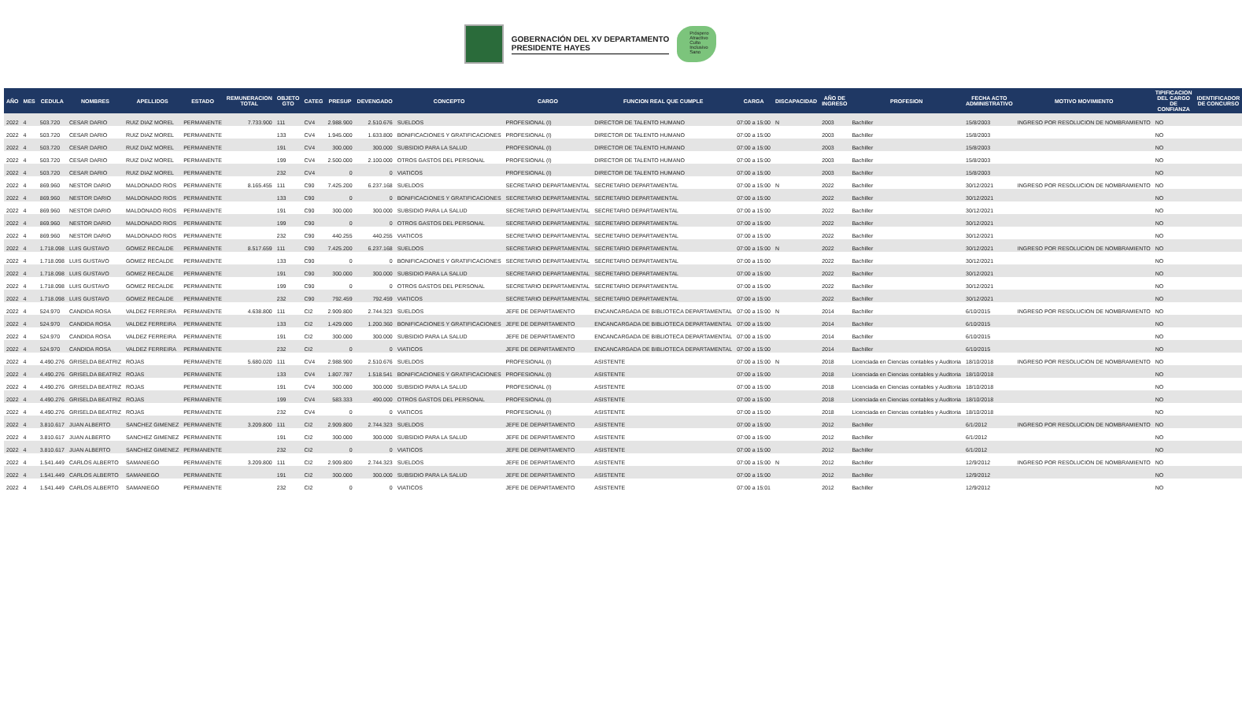GOBERNACIÓN DEL XV DEPARTAMENTO
PRESIDENTE HAYES
Próspero Atractivo Culto Inclusivo Sano
| AÑO | MES | CEDULA | NOMBRES | APELLIDOS | ESTADO | REMUNERACION TOTAL | OBJETO GTO | CATEG | PRESUP | DEVENGADO | CONCEPTO | CARGO | FUNCION REAL QUE CUMPLE | CARGA | DISCAPACIDAD | AÑO DE INGRESO | PROFESION | FECHA ACTO ADMINISTRATIVO | MOTIVO MOVIMIENTO | TIPIFICACION DEL CARGO DE CONFIANZA | IDENTIFICADOR DE CONCURSO |
| --- | --- | --- | --- | --- | --- | --- | --- | --- | --- | --- | --- | --- | --- | --- | --- | --- | --- | --- | --- | --- | --- |
| 2022 | 4 | 503.720 | CESAR DARIO | RUIZ DIAZ MOREL | PERMANENTE | 7.733.900 | 111 | CV4 | 2.988.900 | 2.510.676 | SUELDOS | PROFESIONAL (I) | DIRECTOR DE TALENTO HUMANO | 07:00 a 15:00 | N | 2003 | Bachiller | 15/8/2003 | INGRESO POR RESOLUCION DE NOMBRAMIENTO | NO | |
| 2022 | 4 | 503.720 | CESAR DARIO | RUIZ DIAZ MOREL | PERMANENTE | | 133 | CV4 | 1.945.000 | 1.633.800 | BONIFICACIONES Y GRATIFICACIONES | PROFESIONAL (I) | DIRECTOR DE TALENTO HUMANO | 07:00 a 15:00 | | 2003 | Bachiller | 15/8/2003 | | NO | |
| 2022 | 4 | 503.720 | CESAR DARIO | RUIZ DIAZ MOREL | PERMANENTE | | 191 | CV4 | 300.000 | 300.000 | SUBSIDIO PARA LA SALUD | PROFESIONAL (I) | DIRECTOR DE TALENTO HUMANO | 07:00 a 15:00 | | 2003 | Bachiller | 15/8/2003 | | NO | |
| 2022 | 4 | 503.720 | CESAR DARIO | RUIZ DIAZ MOREL | PERMANENTE | | 199 | CV4 | 2.500.000 | 2.100.000 | OTROS GASTOS DEL PERSONAL | PROFESIONAL (I) | DIRECTOR DE TALENTO HUMANO | 07:00 a 15:00 | | 2003 | Bachiller | 15/8/2003 | | NO | |
| 2022 | 4 | 503.720 | CESAR DARIO | RUIZ DIAZ MOREL | PERMANENTE | | 232 | CV4 | 0 | 0 | VIATICOS | PROFESIONAL (I) | DIRECTOR DE TALENTO HUMANO | 07:00 a 15:00 | | 2003 | Bachiller | 15/8/2003 | | NO | |
| 2022 | 4 | 869.960 | NESTOR DARIO | MALDONADO RIOS | PERMANENTE | 8.165.455 | 111 | C90 | 7.425.200 | 6.237.168 | SUELDOS | SECRETARIO DEPARTAMENTAL | SECRETARIO DEPARTAMENTAL | 07:00 a 15:00 | N | 2022 | Bachiller | 30/12/2021 | INGRESO POR RESOLUCION DE NOMBRAMIENTO | NO | |
| 2022 | 4 | 869.960 | NESTOR DARIO | MALDONADO RIOS | PERMANENTE | | 133 | C90 | 0 | 0 | BONIFICACIONES Y GRATIFICACIONES | SECRETARIO DEPARTAMENTAL | SECRETARIO DEPARTAMENTAL | 07:00 a 15:00 | | 2022 | Bachiller | 30/12/2021 | | NO | |
| 2022 | 4 | 869.960 | NESTOR DARIO | MALDONADO RIOS | PERMANENTE | | 191 | C90 | 300.000 | 300.000 | SUBSIDIO PARA LA SALUD | SECRETARIO DEPARTAMENTAL | SECRETARIO DEPARTAMENTAL | 07:00 a 15:00 | | 2022 | Bachiller | 30/12/2021 | | NO | |
| 2022 | 4 | 869.960 | NESTOR DARIO | MALDONADO RIOS | PERMANENTE | | 199 | C90 | 0 | 0 | OTROS GASTOS DEL PERSONAL | SECRETARIO DEPARTAMENTAL | SECRETARIO DEPARTAMENTAL | 07:00 a 15:00 | | 2022 | Bachiller | 30/12/2021 | | NO | |
| 2022 | 4 | 869.960 | NESTOR DARIO | MALDONADO RIOS | PERMANENTE | | 232 | C90 | 440.255 | 440.255 | VIATICOS | SECRETARIO DEPARTAMENTAL | SECRETARIO DEPARTAMENTAL | 07:00 a 15:00 | | 2022 | Bachiller | 30/12/2021 | | NO | |
| 2022 | 4 | 1.718.098 | LUIS GUSTAVO | GOMEZ RECALDE | PERMANENTE | 8.517.659 | 111 | C90 | 7.425.200 | 6.237.168 | SUELDOS | SECRETARIO DEPARTAMENTAL | SECRETARIO DEPARTAMENTAL | 07:00 a 15:00 | N | 2022 | Bachiller | 30/12/2021 | INGRESO POR RESOLUCION DE NOMBRAMIENTO | NO | |
| 2022 | 4 | 1.718.098 | LUIS GUSTAVO | GOMEZ RECALDE | PERMANENTE | | 133 | C90 | 0 | 0 | BONIFICACIONES Y GRATIFICACIONES | SECRETARIO DEPARTAMENTAL | SECRETARIO DEPARTAMENTAL | 07:00 a 15:00 | | 2022 | Bachiller | 30/12/2021 | | NO | |
| 2022 | 4 | 1.718.098 | LUIS GUSTAVO | GOMEZ RECALDE | PERMANENTE | | 191 | C90 | 300.000 | 300.000 | SUBSIDIO PARA LA SALUD | SECRETARIO DEPARTAMENTAL | SECRETARIO DEPARTAMENTAL | 07:00 a 15:00 | | 2022 | Bachiller | 30/12/2021 | | NO | |
| 2022 | 4 | 1.718.098 | LUIS GUSTAVO | GOMEZ RECALDE | PERMANENTE | | 199 | C90 | 0 | 0 | OTROS GASTOS DEL PERSONAL | SECRETARIO DEPARTAMENTAL | SECRETARIO DEPARTAMENTAL | 07:00 a 15:00 | | 2022 | Bachiller | 30/12/2021 | | NO | |
| 2022 | 4 | 1.718.098 | LUIS GUSTAVO | GOMEZ RECALDE | PERMANENTE | | 232 | C90 | 792.459 | 792.459 | VIATICOS | SECRETARIO DEPARTAMENTAL | SECRETARIO DEPARTAMENTAL | 07:00 a 15:00 | | 2022 | Bachiller | 30/12/2021 | | NO | |
| 2022 | 4 | 524.970 | CANDIDA ROSA | VALDEZ FERREIRA | PERMANENTE | 4.638.800 | 111 | CI2 | 2.909.800 | 2.744.323 | SUELDOS | JEFE DE DEPARTAMENTO | ENCANCARGADA DE BIBLIOTECA DEPARTAMENTAL | 07:00 a 15:00 | N | 2014 | Bachiller | 6/10/2015 | INGRESO POR RESOLUCION DE NOMBRAMIENTO | NO | |
| 2022 | 4 | 524.970 | CANDIDA ROSA | VALDEZ FERREIRA | PERMANENTE | | 133 | CI2 | 1.429.000 | 1.200.360 | BONIFICACIONES Y GRATIFICACIONES | JEFE DE DEPARTAMENTO | ENCANCARGADA DE BIBLIOTECA DEPARTAMENTAL | 07:00 a 15:00 | | 2014 | Bachiller | 6/10/2015 | | NO | |
| 2022 | 4 | 524.970 | CANDIDA ROSA | VALDEZ FERREIRA | PERMANENTE | | 191 | CI2 | 300.000 | 300.000 | SUBSIDIO PARA LA SALUD | JEFE DE DEPARTAMENTO | ENCANCARGADA DE BIBLIOTECA DEPARTAMENTAL | 07:00 a 15:00 | | 2014 | Bachiller | 6/10/2015 | | NO | |
| 2022 | 4 | 524.970 | CANDIDA ROSA | VALDEZ FERREIRA | PERMANENTE | | 232 | CI2 | 0 | 0 | VIATICOS | JEFE DE DEPARTAMENTO | ENCANCARGADA DE BIBLIOTECA DEPARTAMENTAL | 07:00 a 15:00 | | 2014 | Bachiller | 6/10/2015 | | NO | |
| 2022 | 4 | 4.490.276 | GRISELDA BEATRIZ | ROJAS | PERMANENTE | 5.680.020 | 111 | CV4 | 2.988.900 | 2.510.676 | SUELDOS | PROFESIONAL (I) | ASISTENTE | 07:00 a 15:00 | N | 2018 | Licenciada en Ciencias contables y Auditoria | 18/10/2018 | INGRESO POR RESOLUCION DE NOMBRAMIENTO | NO | |
| 2022 | 4 | 4.490.276 | GRISELDA BEATRIZ | ROJAS | PERMANENTE | | 133 | CV4 | 1.807.787 | 1.518.541 | BONIFICACIONES Y GRATIFICACIONES | PROFESIONAL (I) | ASISTENTE | 07:00 a 15:00 | | 2018 | Licenciada en Ciencias contables y Auditoria | 18/10/2018 | | NO | |
| 2022 | 4 | 4.490.276 | GRISELDA BEATRIZ | ROJAS | PERMANENTE | | 191 | CV4 | 300.000 | 300.000 | SUBSIDIO PARA LA SALUD | PROFESIONAL (I) | ASISTENTE | 07:00 a 15:00 | | 2018 | Licenciada en Ciencias contables y Auditoria | 18/10/2018 | | NO | |
| 2022 | 4 | 4.490.276 | GRISELDA BEATRIZ | ROJAS | PERMANENTE | | 199 | CV4 | 583.333 | 490.000 | OTROS GASTOS DEL PERSONAL | PROFESIONAL (I) | ASISTENTE | 07:00 a 15:00 | | 2018 | Licenciada en Ciencias contables y Auditoria | 18/10/2018 | | NO | |
| 2022 | 4 | 4.490.276 | GRISELDA BEATRIZ | ROJAS | PERMANENTE | | 232 | CV4 | 0 | 0 | VIATICOS | PROFESIONAL (I) | ASISTENTE | 07:00 a 15:00 | | 2018 | Licenciada en Ciencias contables y Auditoria | 18/10/2018 | | NO | |
| 2022 | 4 | 3.810.617 | JUAN ALBERTO | SANCHEZ GIMENEZ | PERMANENTE | 3.209.800 | 111 | CI2 | 2.909.800 | 2.744.323 | SUELDOS | JEFE DE DEPARTAMENTO | ASISTENTE | 07:00 a 15:00 | | 2012 | Bachiller | 6/1/2012 | INGRESO POR RESOLUCION DE NOMBRAMIENTO | NO | |
| 2022 | 4 | 3.810.617 | JUAN ALBERTO | SANCHEZ GIMENEZ | PERMANENTE | | 191 | CI2 | 300.000 | 300.000 | SUBSIDIO PARA LA SALUD | JEFE DE DEPARTAMENTO | ASISTENTE | 07:00 a 15:00 | | 2012 | Bachiller | 6/1/2012 | | NO | |
| 2022 | 4 | 3.810.617 | JUAN ALBERTO | SANCHEZ GIMENEZ | PERMANENTE | | 232 | CI2 | 0 | 0 | VIATICOS | JEFE DE DEPARTAMENTO | ASISTENTE | 07:00 a 15:00 | | 2012 | Bachiller | 6/1/2012 | | NO | |
| 2022 | 4 | 1.541.449 | CARLOS ALBERTO | SAMANIEGO | PERMANENTE | 3.209.800 | 111 | CI2 | 2.909.800 | 2.744.323 | SUELDOS | JEFE DE DEPARTAMENTO | ASISTENTE | 07:00 a 15:00 | N | 2012 | Bachiller | 12/9/2012 | INGRESO POR RESOLUCION DE NOMBRAMIENTO | NO | |
| 2022 | 4 | 1.541.449 | CARLOS ALBERTO | SAMANIEGO | PERMANENTE | | 191 | CI2 | 300.000 | 300.000 | SUBSIDIO PARA LA SALUD | JEFE DE DEPARTAMENTO | ASISTENTE | 07:00 a 15:00 | | 2012 | Bachiller | 12/9/2012 | | NO | |
| 2022 | 4 | 1.541.449 | CARLOS ALBERTO | SAMANIEGO | PERMANENTE | | 232 | CI2 | 0 | 0 | VIATICOS | JEFE DE DEPARTAMENTO | ASISTENTE | 07:00 a 15:01 | | 2012 | Bachiller | 12/9/2012 | | NO | |